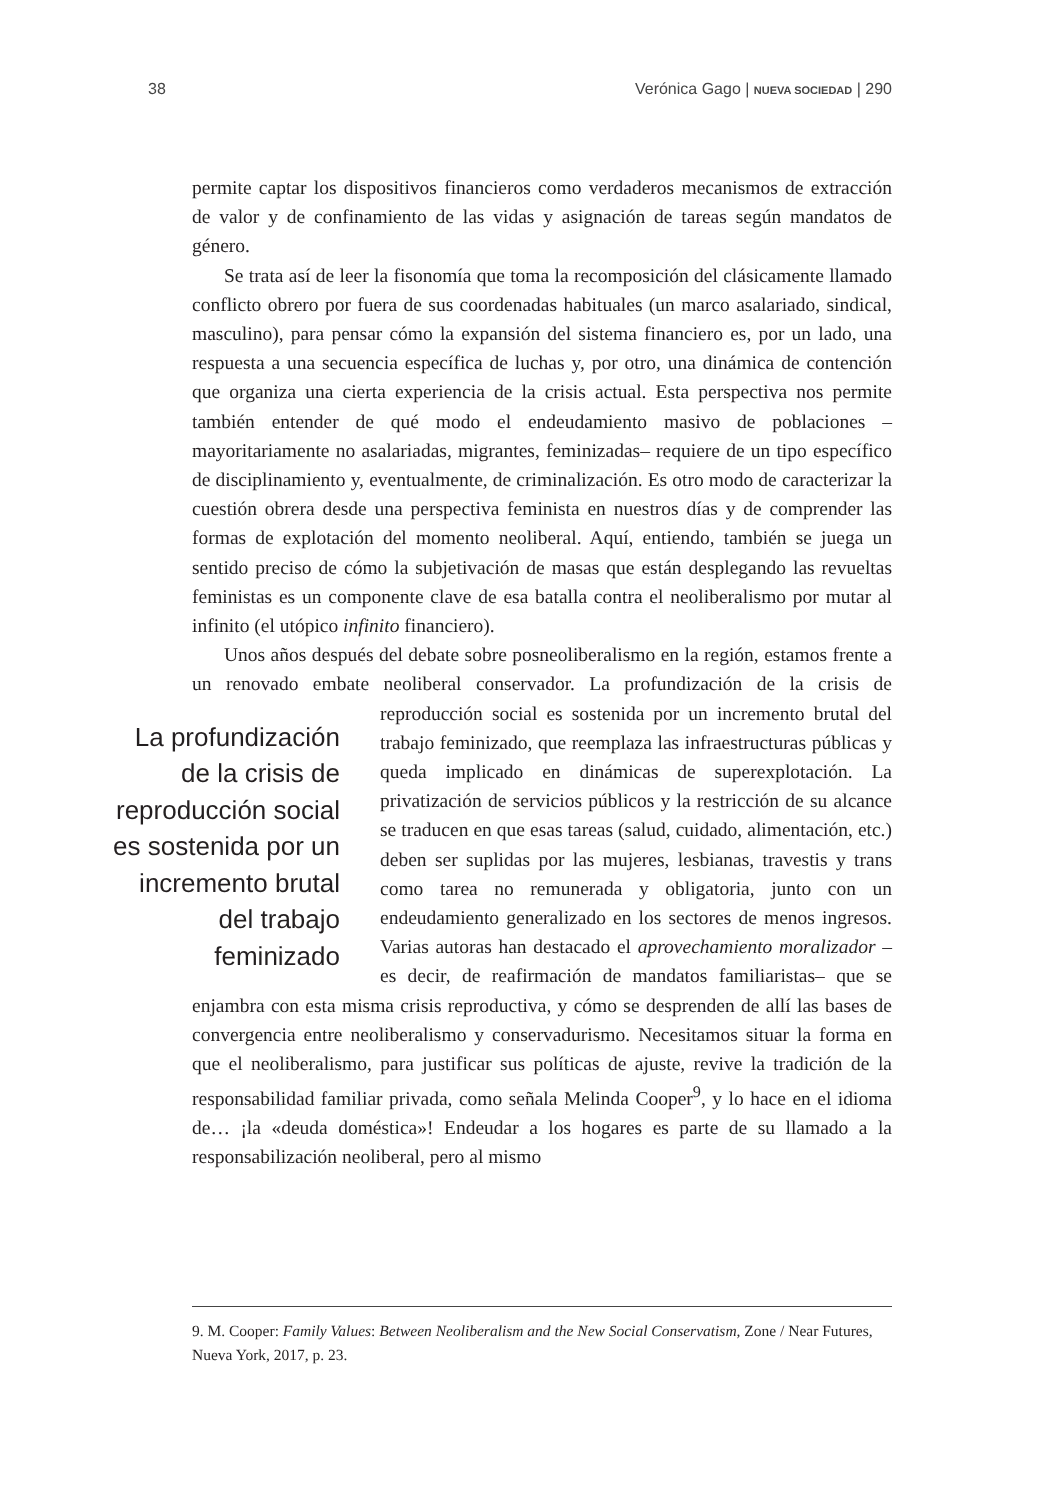38 Verónica Gago | NUEVA SOCIEDAD | 290
permite captar los dispositivos financieros como verdaderos mecanismos de extracción de valor y de confinamiento de las vidas y asignación de tareas según mandatos de género.
Se trata así de leer la fisonomía que toma la recomposición del clásicamente llamado conflicto obrero por fuera de sus coordenadas habituales (un marco asalariado, sindical, masculino), para pensar cómo la expansión del sistema financiero es, por un lado, una respuesta a una secuencia específica de luchas y, por otro, una dinámica de contención que organiza una cierta experiencia de la crisis actual. Esta perspectiva nos permite también entender de qué modo el endeudamiento masivo de poblaciones –mayoritariamente no asalariadas, migrantes, feminizadas– requiere de un tipo específico de disciplinamiento y, eventualmente, de criminalización. Es otro modo de caracterizar la cuestión obrera desde una perspectiva feminista en nuestros días y de comprender las formas de explotación del momento neoliberal. Aquí, entiendo, también se juega un sentido preciso de cómo la subjetivación de masas que están desplegando las revueltas feministas es un componente clave de esa batalla contra el neoliberalismo por mutar al infinito (el utópico infinito financiero).
Unos años después del debate sobre posneoliberalismo en la región, estamos frente a un renovado embate neoliberal conservador. La profundización de la crisis de reproducción social es sostenida por un incremento La profundización de la crisis de reproducción social es sostenida por un incremento brutal del trabajo feminizado brutal del trabajo feminizado, que reemplaza las infraestructuras públicas y queda implicado en dinámicas de superexplotación. La privatización de servicios públicos y la restricción de su alcance se traducen en que esas tareas (salud, cuidado, alimentación, etc.) deben ser suplidas por las mujeres, lesbianas, travestis y trans como tarea no remunerada y obligatoria, junto con un endeudamiento generalizado en los sectores de menos ingresos. Varias autoras han destacado el aprovechamiento moralizador –es decir, de reafirmación de mandatos familiaristas– que se enjambra con esta misma crisis reproductiva, y cómo se desprenden de allí las bases de convergencia entre neoliberalismo y conservadurismo. Necesitamos situar la forma en que el neoliberalismo, para justificar sus políticas de ajuste, revive la tradición de la responsabilidad familiar privada, como señala Melinda Cooper<sup>9</sup>, y lo hace en el idioma de… ¡la «deuda doméstica»! Endeudar a los hogares es parte de su llamado a la responsabilización neoliberal, pero al mismo
9. M. Cooper: Family Values: Between Neoliberalism and the New Social Conservatism, Zone / Near Futures, Nueva York, 2017, p. 23.